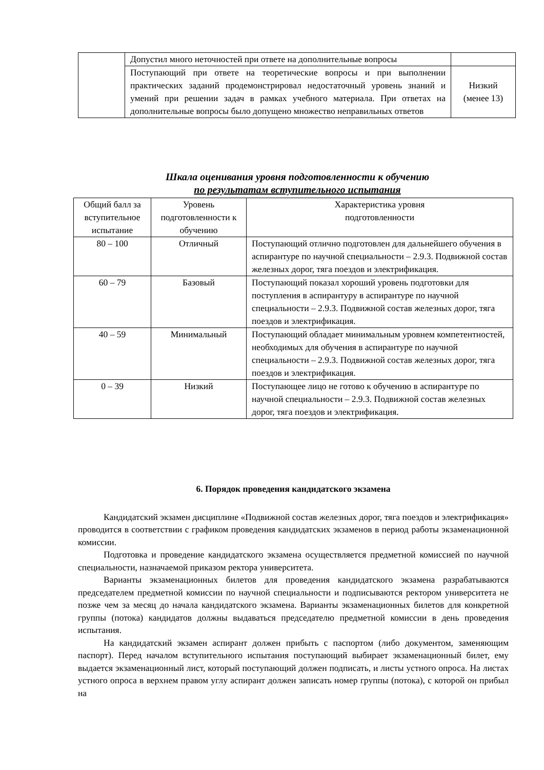| | Допустил много неточностей при ответе на дополнительные вопросы | |
| | Поступающий при ответе на теоретические вопросы и при выполнении практических заданий продемонстрировал недостаточный уровень знаний и умений при решении задач в рамках учебного материала. При ответах на дополнительные вопросы было допущено множество неправильных ответов | Низкий (менее 13) |
Шкала оценивания уровня подготовленности к обучению
по результатам вступительного испытания
| Общий балл за вступительное испытание | Уровень подготовленности к обучению | Характеристика уровня подготовленности |
| 80 – 100 | Отличный | Поступающий отлично подготовлен для дальнейшего обучения в аспирантуре по научной специальности – 2.9.3. Подвижной состав железных дорог, тяга поездов и электрификация. |
| 60 – 79 | Базовый | Поступающий показал хороший уровень подготовки для поступления в аспирантуру в аспирантуре по научной специальности – 2.9.3. Подвижной состав железных дорог, тяга поездов и электрификация. |
| 40 – 59 | Минимальный | Поступающий обладает минимальным уровнем компетентностей, необходимых для обучения в аспирантуре по научной специальности – 2.9.3. Подвижной состав железных дорог, тяга поездов и электрификация. |
| 0 – 39 | Низкий | Поступающее лицо не готово к обучению в аспирантуре по научной специальности – 2.9.3. Подвижной состав железных дорог, тяга поездов и электрификация. |
6. Порядок проведения кандидатского экзамена
Кандидатский экзамен дисциплине «Подвижной состав железных дорог, тяга поездов и электрификация» проводится в соответствии с графиком проведения кандидатских экзаменов в период работы экзаменационной комиссии.
Подготовка и проведение кандидатского экзамена осуществляется предметной комиссией по научной специальности, назначаемой приказом ректора университета.
Варианты экзаменационных билетов для проведения кандидатского экзамена разрабатываются председателем предметной комиссии по научной специальности и подписываются ректором университета не позже чем за месяц до начала кандидатского экзамена. Варианты экзаменационных билетов для конкретной группы (потока) кандидатов должны выдаваться председателю предметной комиссии в день проведения испытания.
На кандидатский экзамен аспирант должен прибыть с паспортом (либо документом, заменяющим паспорт). Перед началом вступительного испытания поступающий выбирает экзаменационный билет, ему выдается экзаменационный лист, который поступающий должен подписать, и листы устного опроса. На листах устного опроса в верхнем правом углу аспирант должен записать номер группы (потока), с которой он прибыл на